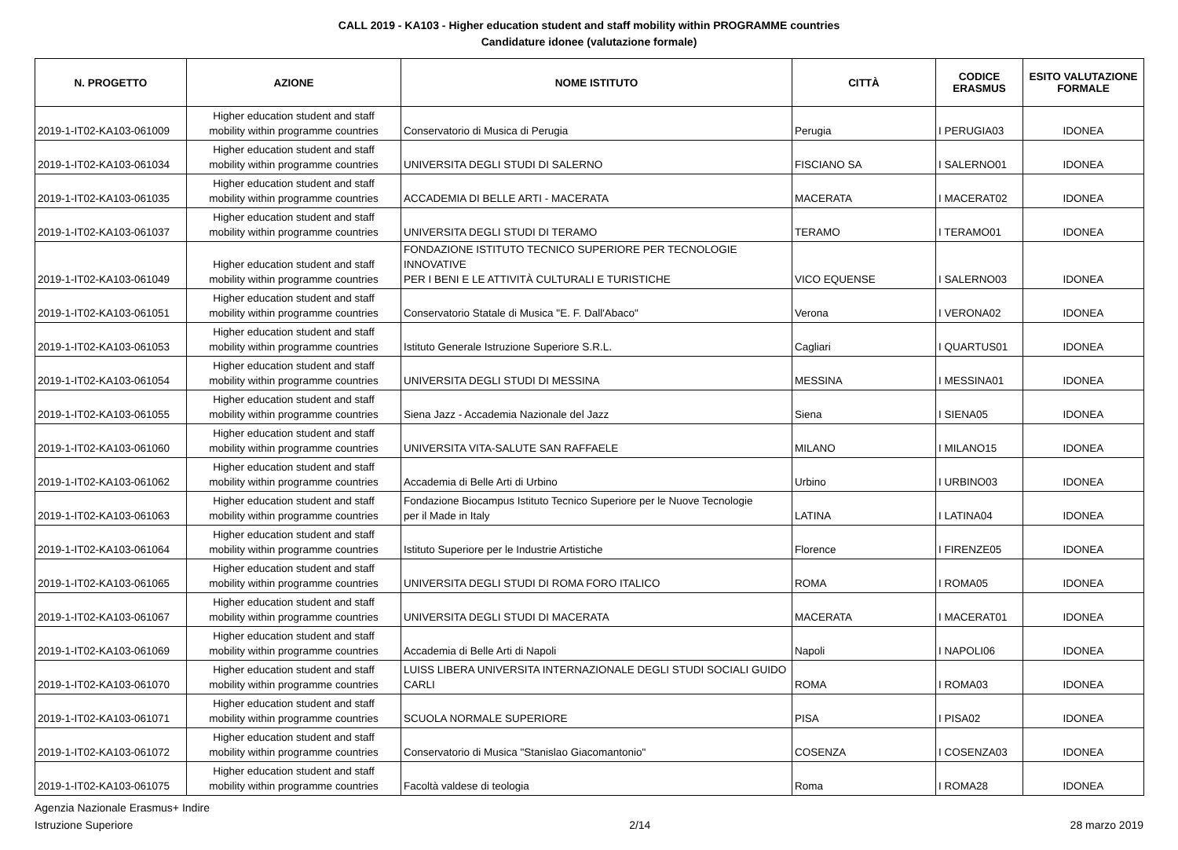CALL 2019 - KA103 - Higher education student and staff mobility within PROGRAMME countries
Candidature idonee (valutazione formale)
| N. PROGETTO | AZIONE | NOME ISTITUTO | CITTÀ | CODICE ERASMUS | ESITO VALUTAZIONE FORMALE |
| --- | --- | --- | --- | --- | --- |
| 2019-1-IT02-KA103-061009 | Higher education student and staff mobility within programme countries | Conservatorio di Musica di Perugia | Perugia | I PERUGIA03 | IDONEA |
| 2019-1-IT02-KA103-061034 | Higher education student and staff mobility within programme countries | UNIVERSITA DEGLI STUDI DI SALERNO | FISCIANO SA | I SALERNO01 | IDONEA |
| 2019-1-IT02-KA103-061035 | Higher education student and staff mobility within programme countries | ACCADEMIA DI BELLE ARTI - MACERATA | MACERATA | I MACERAT02 | IDONEA |
| 2019-1-IT02-KA103-061037 | Higher education student and staff mobility within programme countries | UNIVERSITA DEGLI STUDI DI TERAMO | TERAMO | I TERAMO01 | IDONEA |
| 2019-1-IT02-KA103-061049 | Higher education student and staff mobility within programme countries | FONDAZIONE ISTITUTO TECNICO SUPERIORE PER TECNOLOGIE INNOVATIVE PER I BENI E LE ATTIVITÀ CULTURALI E TURISTICHE | VICO EQUENSE | I SALERNO03 | IDONEA |
| 2019-1-IT02-KA103-061051 | Higher education student and staff mobility within programme countries | Conservatorio Statale di Musica "E. F. Dall'Abaco" | Verona | I VERONA02 | IDONEA |
| 2019-1-IT02-KA103-061053 | Higher education student and staff mobility within programme countries | Istituto Generale Istruzione Superiore S.R.L. | Cagliari | I QUARTUS01 | IDONEA |
| 2019-1-IT02-KA103-061054 | Higher education student and staff mobility within programme countries | UNIVERSITA DEGLI STUDI DI MESSINA | MESSINA | I MESSINA01 | IDONEA |
| 2019-1-IT02-KA103-061055 | Higher education student and staff mobility within programme countries | Siena Jazz - Accademia Nazionale del Jazz | Siena | I SIENA05 | IDONEA |
| 2019-1-IT02-KA103-061060 | Higher education student and staff mobility within programme countries | UNIVERSITA VITA-SALUTE SAN RAFFAELE | MILANO | I MILANO15 | IDONEA |
| 2019-1-IT02-KA103-061062 | Higher education student and staff mobility within programme countries | Accademia di Belle Arti di Urbino | Urbino | I URBINO03 | IDONEA |
| 2019-1-IT02-KA103-061063 | Higher education student and staff mobility within programme countries | Fondazione Biocampus Istituto Tecnico Superiore per le Nuove Tecnologie per il Made in Italy | LATINA | I LATINA04 | IDONEA |
| 2019-1-IT02-KA103-061064 | Higher education student and staff mobility within programme countries | Istituto Superiore per le Industrie Artistiche | Florence | I FIRENZE05 | IDONEA |
| 2019-1-IT02-KA103-061065 | Higher education student and staff mobility within programme countries | UNIVERSITA DEGLI STUDI DI ROMA FORO ITALICO | ROMA | I ROMA05 | IDONEA |
| 2019-1-IT02-KA103-061067 | Higher education student and staff mobility within programme countries | UNIVERSITA DEGLI STUDI DI MACERATA | MACERATA | I MACERAT01 | IDONEA |
| 2019-1-IT02-KA103-061069 | Higher education student and staff mobility within programme countries | Accademia di Belle Arti di Napoli | Napoli | I NAPOLI06 | IDONEA |
| 2019-1-IT02-KA103-061070 | Higher education student and staff mobility within programme countries | LUISS LIBERA UNIVERSITA INTERNAZIONALE DEGLI STUDI SOCIALI GUIDO CARLI | ROMA | I ROMA03 | IDONEA |
| 2019-1-IT02-KA103-061071 | Higher education student and staff mobility within programme countries | SCUOLA NORMALE SUPERIORE | PISA | I PISA02 | IDONEA |
| 2019-1-IT02-KA103-061072 | Higher education student and staff mobility within programme countries | Conservatorio di Musica "Stanislao Giacomantonio" | COSENZA | I COSENZA03 | IDONEA |
| 2019-1-IT02-KA103-061075 | Higher education student and staff mobility within programme countries | Facoltà valdese di teologia | Roma | I ROMA28 | IDONEA |
Agenzia Nazionale Erasmus+ Indire
Istruzione Superiore
2/14
28 marzo 2019